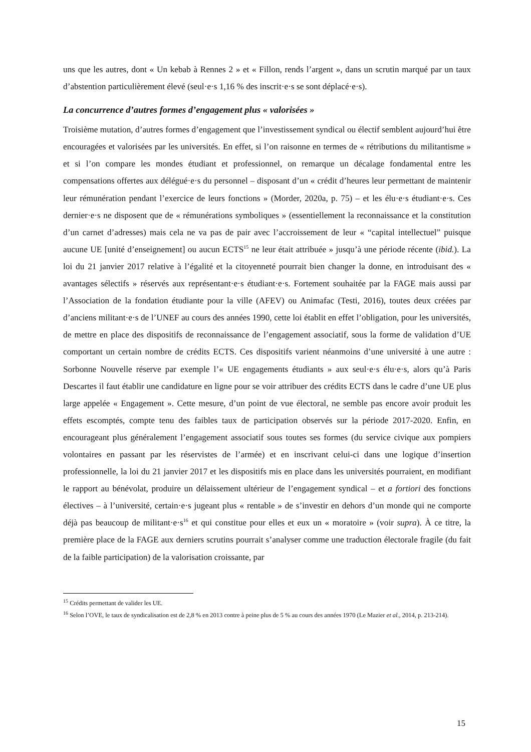uns que les autres, dont « Un kebab à Rennes 2 » et « Fillon, rends l’argent », dans un scrutin marqué par un taux d’abstention particulièrement élevé (seul·e·s 1,16 % des inscrit·e·s se sont déplacé·e·s).
La concurrence d’autres formes d’engagement plus « valorisées »
Troisième mutation, d’autres formes d’engagement que l’investissement syndical ou électif semblent aujourd’hui être encouragées et valorisées par les universités. En effet, si l’on raisonne en termes de « rétributions du militantisme » et si l’on compare les mondes étudiant et professionnel, on remarque un décalage fondamental entre les compensations offertes aux délégué·e·s du personnel – disposant d’un « crédit d’heures leur permettant de maintenir leur rémunération pendant l’exercice de leurs fonctions » (Morder, 2020a, p. 75) – et les élu·e·s étudiant·e·s. Ces dernier·e·s ne disposent que de « rémunérations symboliques » (essentiellement la reconnaissance et la constitution d’un carnet d’adresses) mais cela ne va pas de pair avec l’accroissement de leur « “capital intellectuel” puisque aucune UE [unité d’enseignement] ou aucun ECTS<sup>15</sup> ne leur était attribuée » jusqu’à une période récente (ibid.). La loi du 21 janvier 2017 relative à l’égalité et la citoyenneté pourrait bien changer la donne, en introduisant des « avantages sélectifs » réservés aux représentant·e·s étudiant·e·s. Fortement souhaitée par la FAGE mais aussi par l’Association de la fondation étudiante pour la ville (AFEV) ou Animafac (Testi, 2016), toutes deux créées par d’anciens militant·e·s de l’UNEF au cours des années 1990, cette loi établit en effet l’obligation, pour les universités, de mettre en place des dispositifs de reconnaissance de l’engagement associatif, sous la forme de validation d’UE comportant un certain nombre de crédits ECTS. Ces dispositifs varient néanmoins d’une université à une autre : Sorbonne Nouvelle réserve par exemple l’« UE engagements étudiants » aux seul·e·s élu·e·s, alors qu’à Paris Descartes il faut établir une candidature en ligne pour se voir attribuer des crédits ECTS dans le cadre d’une UE plus large appelée « Engagement ». Cette mesure, d’un point de vue électoral, ne semble pas encore avoir produit les effets escomptés, compte tenu des faibles taux de participation observés sur la période 2017-2020. Enfin, en encourageant plus généralement l’engagement associatif sous toutes ses formes (du service civique aux pompiers volontaires en passant par les réservistes de l’armée) et en inscrivant celui-ci dans une logique d’insertion professionnelle, la loi du 21 janvier 2017 et les dispositifs mis en place dans les universités pourraient, en modifiant le rapport au bénévolat, produire un délaissement ultérieur de l’engagement syndical – et a fortiori des fonctions électives – à l’université, certain·e·s jugeant plus « rentable » de s’investir en dehors d’un monde qui ne comporte déjà pas beaucoup de militant·e·s<sup>16</sup> et qui constitue pour elles et eux un « moratoire » (voir supra). À ce titre, la première place de la FAGE aux derniers scrutins pourrait s’analyser comme une traduction électorale fragile (du fait de la faible participation) de la valorisation croissante, par
<sup>15</sup> Crédits permettant de valider les UE.
<sup>16</sup> Selon l’OVE, le taux de syndicalisation est de 2,8 % en 2013 contre à peine plus de 5 % au cours des années 1970 (Le Mazier et al., 2014, p. 213-214).
15